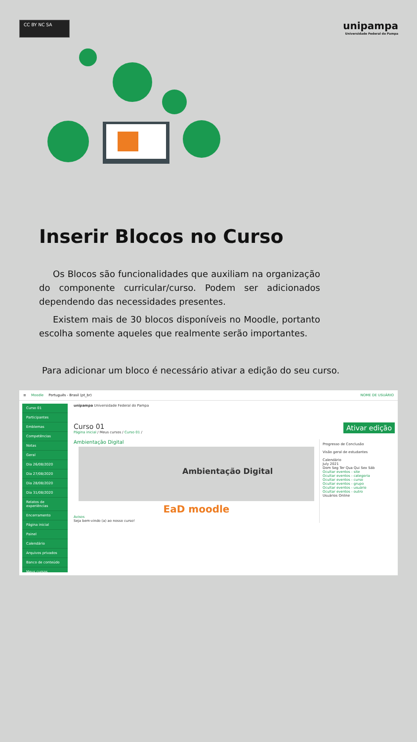CC BY NC SA
unipampa
Universidade Federal do Pampa
Inserir Blocos no Curso
Os Blocos são funcionalidades que auxiliam na organização do componente curricular/curso. Podem ser adicionados dependendo das necessidades presentes.
Existem mais de 30 blocos disponíveis no Moodle, portanto escolha somente aqueles que realmente serão importantes.
Para adicionar um bloco é necessário ativar a edição do seu curso.
≡ Moodle Português - Brasil (pt_br) NOME DE USUÁRIO
Curso 01
Participantes
Emblemas
Competências
Notas
Geral
Dia 26/08/2020
Dia 27/08/2020
Dia 28/08/2020
Dia 31/08/2020
Relatos de experiências
Encerramento
Página inicial
Painel
Calendário
Arquivos privados
Banco de conteúdo
Meus cursos
unipampa Universidade Federal do Pampa
Curso 01 Ativar edição
Página inicial / Meus cursos / Curso 01 /
Ambientação Digital
Ambientação Digital
EaD moodle
Avisos
Seja bem-vindo (a) ao nosso curso!
Progresso de Conclusão
Visão geral de estudantes
Calendário
July 2021
Dom Seg Ter Qua Qui Sex Sáb
Ocultar eventos - site
Ocultar eventos - categoria
Ocultar eventos - curso
Ocultar eventos - grupo
Ocultar eventos - usuário
Ocultar eventos - outro
Usuários Online